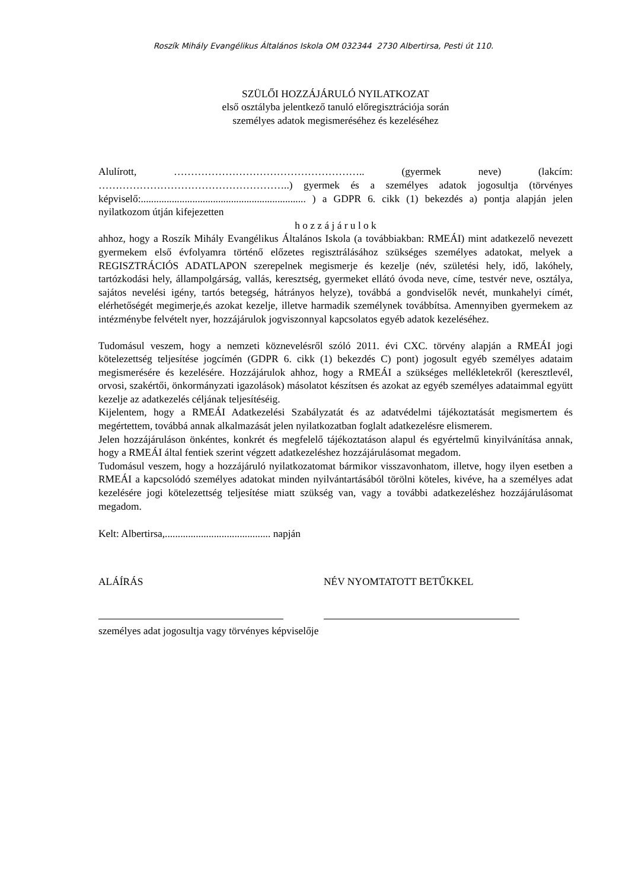Roszík Mihály Evangélikus Általános Iskola OM 032344 2730 Albertirsa, Pesti út 110.
SZÜLŐI HOZZÁJÁRULÓ NYILATKOZAT
első osztályba jelentkező tanuló előregisztrációja során
személyes adatok megismeréséhez és kezeléséhez
Alulírott, ……………………………………………….. (gyermek neve) (lakcím: ………………………………………………..) gyermek és a személyes adatok jogosultja (törvényes képviselő:................................................................ ) a GDPR 6. cikk (1) bekezdés a) pontja alapján jelen nyilatkozom útján kifejezetten
h o z z á j á r u l o k
ahhoz, hogy a Roszík Mihály Evangélikus Általános Iskola (a továbbiakban: RMEÁI) mint adatkezelő nevezett gyermekem első évfolyamra történő előzetes regisztrálásához szükséges személyes adatokat, melyek a REGISZTRÁCIÓS ADATLAPON szerepelnek megismerje és kezelje (név, születési hely, idő, lakóhely, tartózkodási hely, állampolgárság, vallás, keresztség, gyermeket ellátó óvoda neve, címe, testvér neve, osztálya, sajátos nevelési igény, tartós betegség, hátrányos helyze), továbbá a gondviselők nevét, munkahelyi címét, elérhetőségét megimerje,és azokat kezelje, illetve harmadik személynek továbbítsa. Amennyiben gyermekem az intézménybe felvételt nyer, hozzájárulok jogviszonnyal kapcsolatos egyéb adatok kezeléséhez.
Tudomásul veszem, hogy a nemzeti köznevelésről szóló 2011. évi CXC. törvény alapján a RMEÁI jogi kötelezettség teljesítése jogcímén (GDPR 6. cikk (1) bekezdés C) pont) jogosult egyéb személyes adataim megismerésére és kezelésére. Hozzájárulok ahhoz, hogy a RMEÁI a szükséges mellékletekről (keresztlevél, orvosi, szakértői, önkormányzati igazolások) másolatot készítsen és azokat az egyéb személyes adataimmal együtt kezelje az adatkezelés céljának teljesítéséig.
Kijelentem, hogy a RMEÁI Adatkezelési Szabályzatát és az adatvédelmi tájékoztatását megismertem és megértettem, továbbá annak alkalmazását jelen nyilatkozatban foglalt adatkezelésre elismerem.
Jelen hozzájáruláson önkéntes, konkrét és megfelelő tájékoztatáson alapul és egyértelmű kinyilvánítása annak, hogy a RMEÁI által fentiek szerint végzett adatkezeléshez hozzájárulásomat megadom.
Tudomásul veszem, hogy a hozzájáruló nyilatkozatomat bármikor visszavonhatom, illetve, hogy ilyen esetben a RMEÁI a kapcsolódó személyes adatokat minden nyilvántartásából törölni köteles, kivéve, ha a személyes adat kezelésére jogi kötelezettség teljesítése miatt szükség van, vagy a további adatkezeléshez hozzájárulásomat megadom.
Kelt: Albertirsa,......................................... napján
ALÁÍRÁS NÉV NYOMTATOTT BETŰKKEL
személyes adat jogosultja vagy törvényes képviselője